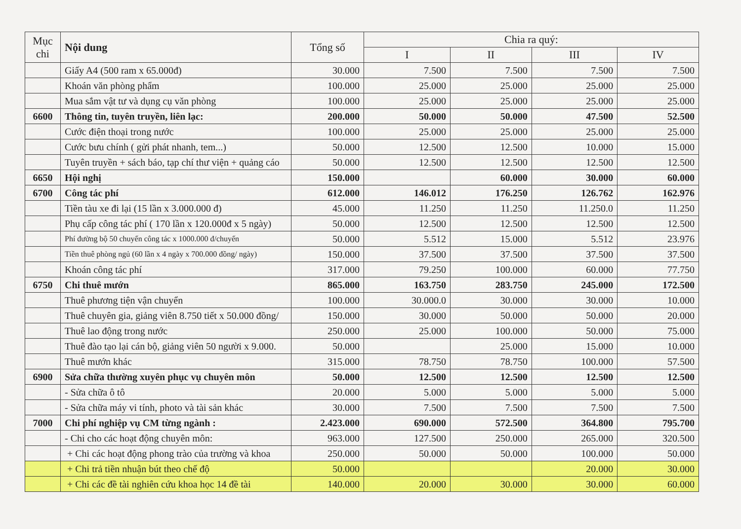| Mục chi | Nội dung | Tổng số | Chia ra quý: | | | |
| --- | --- | --- | --- | --- | --- | --- |
| | | | I | II | III | IV |
| | Giấy A4 (500 ram x 65.000đ) | 30.000 | 7.500 | 7.500 | 7.500 | 7.500 |
| | Khoán văn phòng phẩm | 100.000 | 25.000 | 25.000 | 25.000 | 25.000 |
| | Mua sắm vật tư và dụng cụ văn phòng | 100.000 | 25.000 | 25.000 | 25.000 | 25.000 |
| 6600 | Thông tin, tuyên truyền, liên lạc: | 200.000 | 50.000 | 50.000 | 47.500 | 52.500 |
| | Cước điện thoại trong nước | 100.000 | 25.000 | 25.000 | 25.000 | 25.000 |
| | Cước bưu chính ( gửi phát nhanh, tem...) | 50.000 | 12.500 | 12.500 | 10.000 | 15.000 |
| | Tuyên truyền + sách báo, tạp chí thư viện + quảng cáo | 50.000 | 12.500 | 12.500 | 12.500 | 12.500 |
| 6650 | Hội nghị | 150.000 | | 60.000 | 30.000 | 60.000 |
| 6700 | Công tác phí | 612.000 | 146.012 | 176.250 | 126.762 | 162.976 |
| | Tiền tàu xe đi lại (15 lần x 3.000.000 đ) | 45.000 | 11.250 | 11.250 | 11.250.0 | 11.250 |
| | Phụ cấp công tác phí ( 170 lần x 120.000đ x 5 ngày) | 50.000 | 12.500 | 12.500 | 12.500 | 12.500 |
| | Phí đường bộ 50 chuyến công tác x 1000.000 đ/chuyến | 50.000 | 5.512 | 15.000 | 5.512 | 23.976 |
| | Tiền thuê phòng ngủ (60 lần x 4 ngày x 700.000 đồng/ ngày) | 150.000 | 37.500 | 37.500 | 37.500 | 37.500 |
| | Khoán công tác phí | 317.000 | 79.250 | 100.000 | 60.000 | 77.750 |
| 6750 | Chi thuê mướn | 865.000 | 163.750 | 283.750 | 245.000 | 172.500 |
| | Thuê phương tiện vận chuyển | 100.000 | 30.000.0 | 30.000 | 30.000 | 10.000 |
| | Thuê chuyên gia, giảng viên 8.750 tiết x 50.000 đồng/ | 150.000 | 30.000 | 50.000 | 50.000 | 20.000 |
| | Thuê lao động trong nước | 250.000 | 25.000 | 100.000 | 50.000 | 75.000 |
| | Thuê đào tạo lại cán bộ, giảng viên 50 người x 9.000. | 50.000 | | 25.000 | 15.000 | 10.000 |
| | Thuê mướn khác | 315.000 | 78.750 | 78.750 | 100.000 | 57.500 |
| 6900 | Sửa chữa thường xuyên phục vụ chuyên môn | 50.000 | 12.500 | 12.500 | 12.500 | 12.500 |
| | - Sửa chữa ô tô | 20.000 | 5.000 | 5.000 | 5.000 | 5.000 |
| | - Sửa chữa máy vi tính, photo và tài sản khác | 30.000 | 7.500 | 7.500 | 7.500 | 7.500 |
| 7000 | Chi phí nghiệp vụ CM từng ngành : | 2.423.000 | 690.000 | 572.500 | 364.800 | 795.700 |
| | - Chi cho các hoạt động chuyên môn: | 963.000 | 127.500 | 250.000 | 265.000 | 320.500 |
| | + Chi các hoạt động phong trào của trường và khoa | 250.000 | 50.000 | 50.000 | 100.000 | 50.000 |
| | + Chi trả tiền nhuận bút theo chế độ | 50.000 | | | 20.000 | 30.000 |
| | + Chi các đề tài nghiên cứu khoa học 14 đề tài | 140.000 | 20.000 | 30.000 | 30.000 | 60.000 |